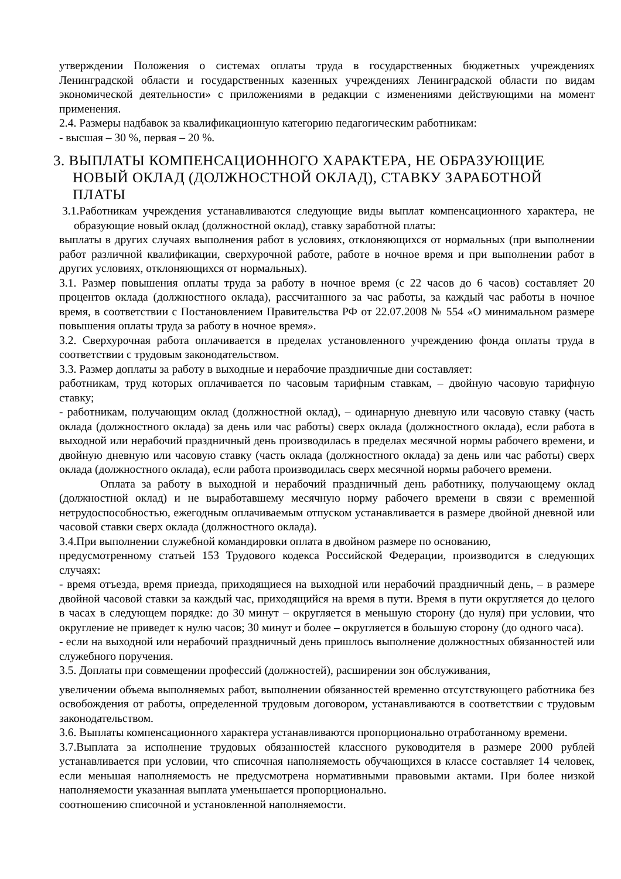утверждении Положения о системах оплаты труда в государственных бюджетных учреждениях Ленинградской области и государственных казенных учреждениях Ленинградской области по видам экономической деятельности» с приложениями в редакции с изменениями действующими на момент применения.
2.4. Размеры надбавок за квалификационную категорию педагогическим работникам:
- высшая – 30 %, первая – 20 %.
3. ВЫПЛАТЫ КОМПЕНСАЦИОННОГО ХАРАКТЕРА, НЕ ОБРАЗУЮЩИЕ НОВЫЙ ОКЛАД (ДОЛЖНОСТНОЙ ОКЛАД), СТАВКУ ЗАРАБОТНОЙ ПЛАТЫ
3.1.Работникам учреждения устанавливаются следующие виды выплат компенсационного характера, не образующие новый оклад (должностной оклад), ставку заработной платы:
выплаты в других случаях выполнения работ в условиях, отклоняющихся от нормальных (при выполнении работ различной квалификации, сверхурочной работе, работе в ночное время и при выполнении работ в других условиях, отклоняющихся от нормальных).
3.1. Размер повышения оплаты труда за работу в ночное время (с 22 часов до 6 часов) составляет 20 процентов оклада (должностного оклада), рассчитанного за час работы, за каждый час работы в ночное время, в соответствии с Постановлением Правительства РФ от 22.07.2008 № 554 «О минимальном размере повышения оплаты труда за работу в ночное время».
3.2. Сверхурочная работа оплачивается в пределах установленного учреждению фонда оплаты труда в соответствии с трудовым законодательством.
3.3. Размер доплаты за работу в выходные и нерабочие праздничные дни составляет:
работникам, труд которых оплачивается по часовым тарифным ставкам, – двойную часовую тарифную ставку;
- работникам, получающим оклад (должностной оклад), – одинарную дневную или часовую ставку (часть оклада (должностного оклада) за день или час работы) сверх оклада (должностного оклада), если работа в выходной или нерабочий праздничный день производилась в пределах месячной нормы рабочего времени, и двойную дневную или часовую ставку (часть оклада (должностного оклада) за день или час работы) сверх оклада (должностного оклада), если работа производилась сверх месячной нормы рабочего времени.
Оплата за работу в выходной и нерабочий праздничный день работнику, получающему оклад (должностной оклад) и не выработавшему месячную норму рабочего времени в связи с временной нетрудоспособностью, ежегодным оплачиваемым отпуском устанавливается в размере двойной дневной или часовой ставки сверх оклада (должностного оклада).
3.4.При выполнении служебной командировки оплата в двойном размере по основанию,
предусмотренному статьей 153 Трудового кодекса Российской Федерации, производится в следующих случаях:
- время отъезда, время приезда, приходящиеся на выходной или нерабочий праздничный день, – в размере двойной часовой ставки за каждый час, приходящийся на время в пути. Время в пути округляется до целого в часах в следующем порядке: до 30 минут – округляется в меньшую сторону (до нуля) при условии, что округление не приведет к нулю часов; 30 минут и более – округляется в большую сторону (до одного часа).
- если на выходной или нерабочий праздничный день пришлось выполнение должностных обязанностей или служебного поручения.
3.5. Доплаты при совмещении профессий (должностей), расширении зон обслуживания,
увеличении объема выполняемых работ, выполнении обязанностей временно отсутствующего работника без освобождения от работы, определенной трудовым договором, устанавливаются в соответствии с трудовым законодательством.
3.6. Выплаты компенсационного характера устанавливаются пропорционально отработанному времени.
3.7.Выплата за исполнение трудовых обязанностей классного руководителя в размере 2000 рублей устанавливается при условии, что списочная наполняемость обучающихся в классе составляет 14 человек, если меньшая наполняемость не предусмотрена нормативными правовыми актами. При более низкой наполняемости указанная выплата уменьшается пропорционально.
соотношению списочной и установленной наполняемости.